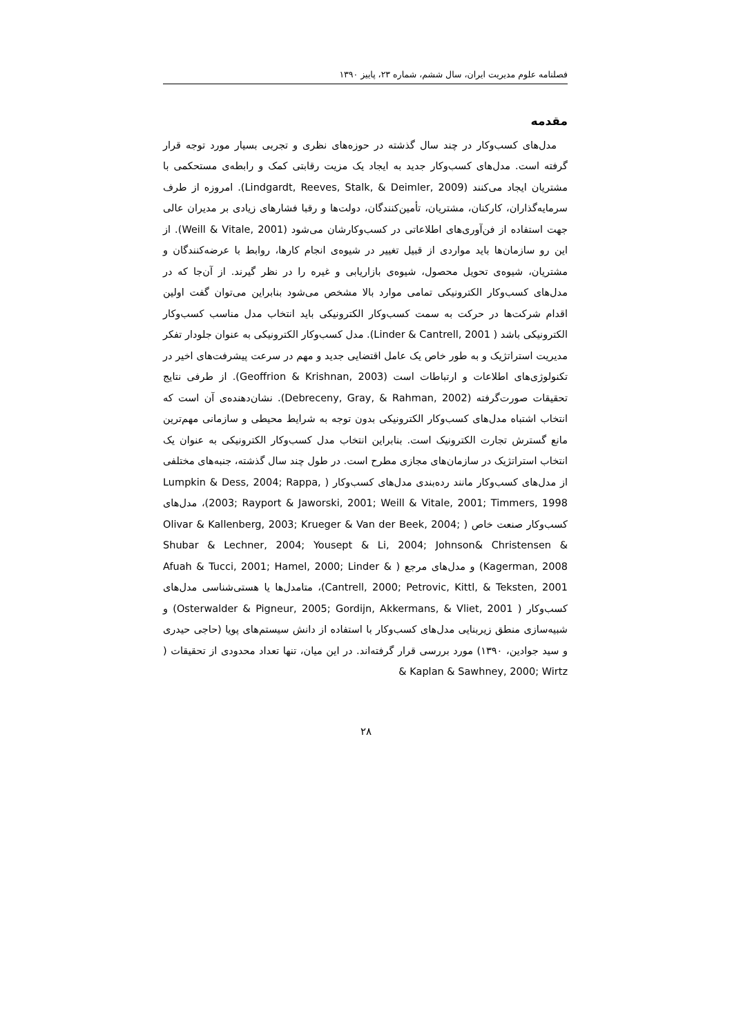فصلنامه علوم مدیریت ایران، سال ششم، شماره ۲۳، پاییز ۱۳۹۰
مقدمه
مدل‌های کسب‌وکار در چند سال گذشته در حوزه‌های نظری و تجربی بسیار مورد توجه قرار گرفته است. مدل‌های کسب‌وکار جدید به ایجاد یک مزیت رقابتی کمک و رابطه‌ی مستحکمی با مشتریان ایجاد می‌کنند (Lindgardt, Reeves, Stalk, & Deimler, 2009). امروزه از طرف سرمایه‌گذاران، کارکنان، مشتریان، تأمین‌کنندگان، دولت‌ها و رقبا فشارهای زیادی بر مدیران عالی جهت استفاده از فن‌آوری‌های اطلاعاتی در کسب‌وکارشان می‌شود (Weill & Vitale, 2001). از این رو سازمان‌ها باید مواردی از قبیل تغییر در شیوه‌ی انجام کارها، روابط با عرضه‌کنندگان و مشتریان، شیوه‌ی تحویل محصول، شیوه‌ی بازاریابی و غیره را در نظر گیرند. از آن‌جا که در مدل‌های کسب‌وکار الکترونیکی تمامی موارد بالا مشخص می‌شود بنابراین می‌توان گفت اولین اقدام شرکت‌ها در حرکت به سمت کسب‌وکار الکترونیکی باید انتخاب مدل مناسب کسب‌وکار الکترونیکی باشد ( Linder & Cantrell, 2001). مدل کسب‌وکار الکترونیکی به عنوان جلودار تفکر مدیریت استراتژیک و به طور خاص یک عامل اقتضایی جدید و مهم در سرعت پیشرفت‌های اخیر در تکنولوژی‌های اطلاعات و ارتباطات است (Geoffrion & Krishnan, 2003). از طرفی نتایج تحقیقات صورت‌گرفته (Debreceny, Gray, & Rahman, 2002). نشان‌دهنده‌ی آن است که انتخاب اشتباه مدل‌های کسب‌وکار الکترونیکی بدون توجه به شرایط محیطی و سازمانی مهم‌ترین مانع گسترش تجارت الکترونیک است. بنابراین انتخاب مدل کسب‌وکار الکترونیکی به عنوان یک انتخاب استراتژیک در سازمان‌های مجازی مطرح است. در طول چند سال گذشته، جنبه‌های مختلفی از مدل‌های کسب‌وکار مانند رده‌بندی مدل‌های کسب‌وکار ( Lumpkin & Dess, 2004; Rappa, 2003; Rayport & Jaworski, 2001; Weill & Vitale, 2001; Timmers, 1998)، مدل‌های کسب‌وکار صنعت خاص ( Olivar & Kallenberg, 2003; Krueger & Van der Beek, 2004; Shubar & Lechner, 2004; Yousept & Li, 2004; Johnson& Christensen & Kagerman, 2008) و مدل‌های مرجع ( Afuah & Tucci, 2001; Hamel, 2000; Linder & Cantrell, 2000; Petrovic, Kittl, & Teksten, 2001)، متامدل‌ها یا هستی‌شناسی مدل‌های کسب‌وکار ( Osterwalder & Pigneur, 2005; Gordijn, Akkermans, & Vliet, 2001) و شبیه‌سازی منطق زیربنایی مدل‌های کسب‌وکار با استفاده از دانش سیستم‌های پویا (حاجی حیدری و سید جوادین، ۱۳۹۰) مورد بررسی قرار گرفته‌اند. در این میان، تنها تعداد محدودی از تحقیقات ( Kaplan & Sawhney, 2000; Wirtz &
۲۸